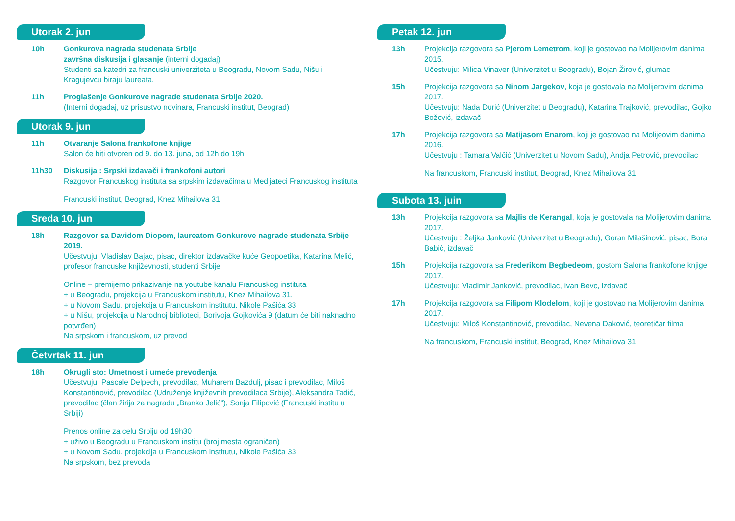Utorak 2. jun
10h Gonkurova nagrada studenata Srbije
završna diskusija i glasanje (interni dogadaj)
Studenti sa katedri za francuski univerziteta u Beogradu, Novom Sadu, Nišu i Kragujevcu biraju laureata.
11h Proglašenje Gonkurove nagrade studenata Srbije 2020.
(Interni događaj, uz prisustvo novinara, Francuski institut, Beograd)
Utorak 9. jun
11h Otvaranje Salona frankofone knjige
Salon će biti otvoren od 9. do 13. juna, od 12h do 19h
11h30 Diskusija : Srpski izdavači i frankofoni autori
Razgovor Francuskog instituta sa srpskim izdavačima u Medijateci Francuskog instituta
Francuski institut, Beograd, Knez Mihailova 31
Sreda 10. jun
18h Razgovor sa Davidom Diopom, laureatom Gonkurove nagrade studenata Srbije 2019.
Učestvuju: Vladislav Bajac, pisac, direktor izdavačke kuće Geopoetika, Katarina Melić, profesor francuske književnosti, studenti Srbije
Online – premijerno prikazivanje na youtube kanalu Francuskog instituta
+ u Beogradu, projekcija u Francuskom institutu, Knez Mihailova 31,
+ u Novom Sadu, projekcija u Francuskom institutu, Nikole Pašića 33
+ u Nišu, projekcija u Narodnoj biblioteci, Borivoja Gojkovića 9 (datum će biti naknadno potvrđen)
Na srpskom i francuskom, uz prevod
Četvrtak 11. jun
18h Okrugli sto: Umetnost i umeće prevođenja
Učestvuju: Pascale Delpech, prevodilac, Muharem Bazdulj, pisac i prevodilac, Miloš Konstantinović, prevodilac (Udruženje književnih prevodilaca Srbije), Aleksandra Tadić, prevodilac (član žirija za nagradu „Branko Jelić“), Sonja Filipović (Francuski institu u Srbiji)
Prenos online za celu Srbiju od 19h30
+ uživo u Beogradu u Francuskom institu (broj mesta ograničen)
+ u Novom Sadu, projekcija u Francuskom institutu, Nikole Pašića 33
Na srpskom, bez prevoda
Petak 12. jun
13h Projekcija razgovora sa Pjerom Lemetrom, koji je gostovao na Molijerovim danima 2015.
Učestvuju: Milica Vinaver (Univerzitet u Beogradu), Bojan Žirović, glumac
15h Projekcija razgovora sa Ninom Jargekov, koja je gostovala na Molijerovim danima 2017.
Učestvuju: Nađa Đurić (Univerzitet u Beogradu), Katarina Trajković, prevodilac, Gojko Božović, izdavač
17h Projekcija razgovora sa Matijasom Enarom, koji je gostovao na Molijeovim danima 2016.
Učestvuju : Tamara Valčić (Univerzitet u Novom Sadu), Andja Petrović, prevodilac
Na francuskom, Francuski institut, Beograd, Knez Mihailova 31
Subota 13. juin
13h Projekcija razgovora sa Majlis de Kerangal, koja je gostovala na Molijerovim danima 2017.
Učestvuju : Željka Janković (Univerzitet u Beogradu), Goran Milašinović, pisac, Bora Babić, izdavač
15h Projekcija razgovora sa Frederikom Begbedeom, gostom Salona frankofone knjige 2017.
Učestvuju: Vladimir Janković, prevodilac, Ivan Bevc, izdavač
17h Projekcija razgovora sa Filipom Klodelom, koji je gostovao na Molijerovim danima 2017.
Učestvuju: Miloš Konstantinović, prevodilac, Nevena Daković, teoretičar filma
Na francuskom, Francuski institut, Beograd, Knez Mihailova 31